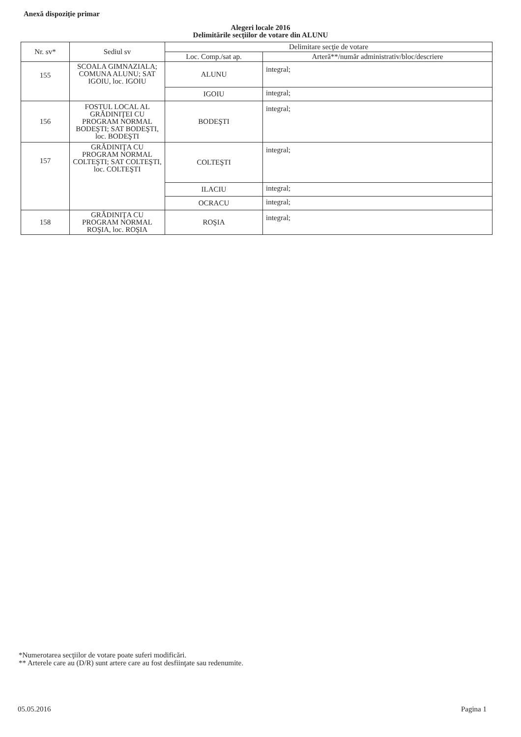Anexă dispoziţie primar
Alegeri locale 2016
Delimitările secţiilor de votare din ALUNU
| Nr. sv* | Sediul sv | Delimitare secţie de votare | |
| --- | --- | --- | --- |
| | | Loc. Comp./sat ap. | Arteră**/număr administrativ/bloc/descriere |
| 155 | SCOALA GIMNAZIALA; COMUNA ALUNU; SAT IGOIU, loc. IGOIU | ALUNU | integral; |
| | | IGOIU | integral; |
| 156 | FOSTUL LOCAL AL GRĂDINIŢEI CU PROGRAM NORMAL BODEŞTI; SAT BODEŞTI, loc. BODEŞTI | BODEŞTI | integral; |
| 157 | GRĂDINIŢA CU PROGRAM NORMAL COLTEŞTI; SAT COLTEŞTI, loc. COLTEŞTI | COLTEŞTI | integral; |
| | | ILACIU | integral; |
| | | OCRACU | integral; |
| 158 | GRĂDINIŢA CU PROGRAM NORMAL ROŞIA, loc. ROŞIA | ROŞIA | integral; |
*Numerotarea secţiilor de votare poate suferi modificări.
** Arterele care au (D/R) sunt artere care au fost desfiinţate sau redenumite.
05.05.2016 Pagina 1